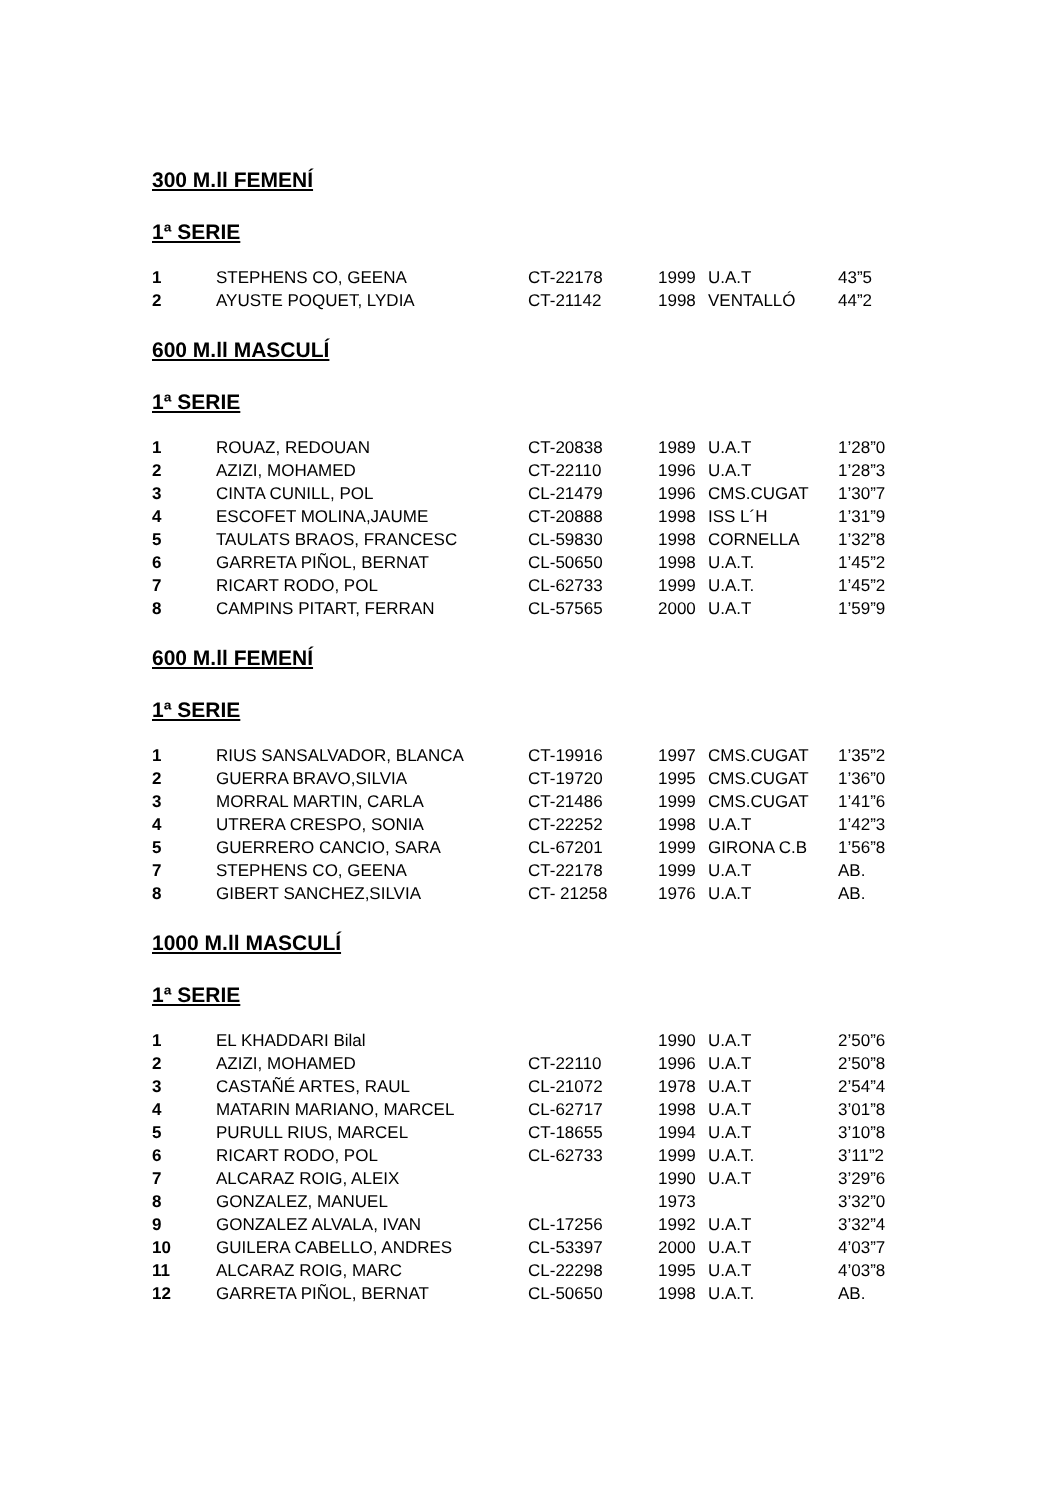300 M.ll FEMENÍ
1ª SERIE
| 1 | STEPHENS CO, GEENA | CT-22178 | 1999 | U.A.T | 43”5 |
| 2 | AYUSTE POQUET, LYDIA | CT-21142 | 1998 | VENTALLÓ | 44”2 |
600 M.ll MASCULÍ
1ª SERIE
| 1 | ROUAZ, REDOUAN | CT-20838 | 1989 | U.A.T | 1’28”0 |
| 2 | AZIZI, MOHAMED | CT-22110 | 1996 | U.A.T | 1’28”3 |
| 3 | CINTA CUNILL, POL | CL-21479 | 1996 | CMS.CUGAT | 1’30”7 |
| 4 | ESCOFET MOLINA,JAUME | CT-20888 | 1998 | ISS L´H | 1’31”9 |
| 5 | TAULATS BRAOS, FRANCESC | CL-59830 | 1998 | CORNELLA | 1’32”8 |
| 6 | GARRETA PIÑOL, BERNAT | CL-50650 | 1998 | U.A.T. | 1’45”2 |
| 7 | RICART RODO, POL | CL-62733 | 1999 | U.A.T. | 1’45”2 |
| 8 | CAMPINS PITART, FERRAN | CL-57565 | 2000 | U.A.T | 1’59”9 |
600 M.ll FEMENÍ
1ª SERIE
| 1 | RIUS SANSALVADOR, BLANCA | CT-19916 | 1997 | CMS.CUGAT | 1’35”2 |
| 2 | GUERRA BRAVO,SILVIA | CT-19720 | 1995 | CMS.CUGAT | 1’36”0 |
| 3 | MORRAL MARTIN, CARLA | CT-21486 | 1999 | CMS.CUGAT | 1’41”6 |
| 4 | UTRERA CRESPO, SONIA | CT-22252 | 1998 | U.A.T | 1’42”3 |
| 5 | GUERRERO CANCIO, SARA | CL-67201 | 1999 | GIRONA C.B | 1’56”8 |
| 7 | STEPHENS CO, GEENA | CT-22178 | 1999 | U.A.T | AB. |
| 8 | GIBERT SANCHEZ,SILVIA | CT- 21258 | 1976 | U.A.T | AB. |
1000 M.ll MASCULÍ
1ª SERIE
| 1 | EL KHADDARI Bilal | | 1990 | U.A.T | 2’50”6 |
| 2 | AZIZI, MOHAMED | CT-22110 | 1996 | U.A.T | 2’50”8 |
| 3 | CASTAÑÉ ARTES, RAUL | CL-21072 | 1978 | U.A.T | 2’54”4 |
| 4 | MATARIN MARIANO, MARCEL | CL-62717 | 1998 | U.A.T | 3’01”8 |
| 5 | PURULL RIUS, MARCEL | CT-18655 | 1994 | U.A.T | 3’10”8 |
| 6 | RICART RODO, POL | CL-62733 | 1999 | U.A.T. | 3’11”2 |
| 7 | ALCARAZ ROIG, ALEIX | | 1990 | U.A.T | 3’29”6 |
| 8 | GONZALEZ, MANUEL | | 1973 | | 3’32”0 |
| 9 | GONZALEZ ALVALA, IVAN | CL-17256 | 1992 | U.A.T | 3’32”4 |
| 10 | GUILERA CABELLO, ANDRES | CL-53397 | 2000 | U.A.T | 4’03”7 |
| 11 | ALCARAZ ROIG, MARC | CL-22298 | 1995 | U.A.T | 4’03”8 |
| 12 | GARRETA PIÑOL, BERNAT | CL-50650 | 1998 | U.A.T. | AB. |